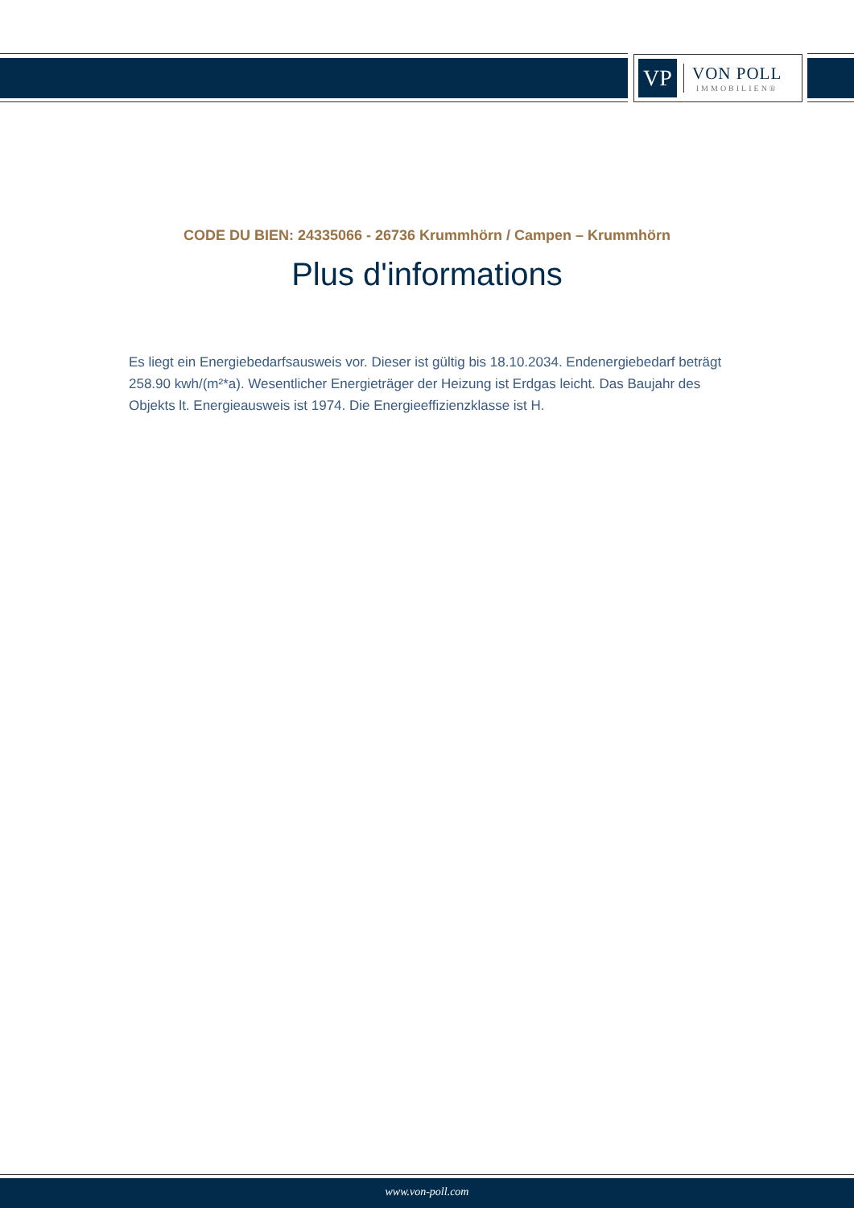VP
VON POLL
IMMOBILIEN®
CODE DU BIEN: 24335066 - 26736 Krummhörn / Campen – Krummhörn
Plus d'informations
Es liegt ein Energiebedarfsausweis vor. Dieser ist gültig bis 18.10.2034. Endenergiebedarf beträgt 258.90 kwh/(m²*a). Wesentlicher Energieträger der Heizung ist Erdgas leicht. Das Baujahr des Objekts lt. Energieausweis ist 1974. Die Energieeffizienzklasse ist H.
www.von-poll.com